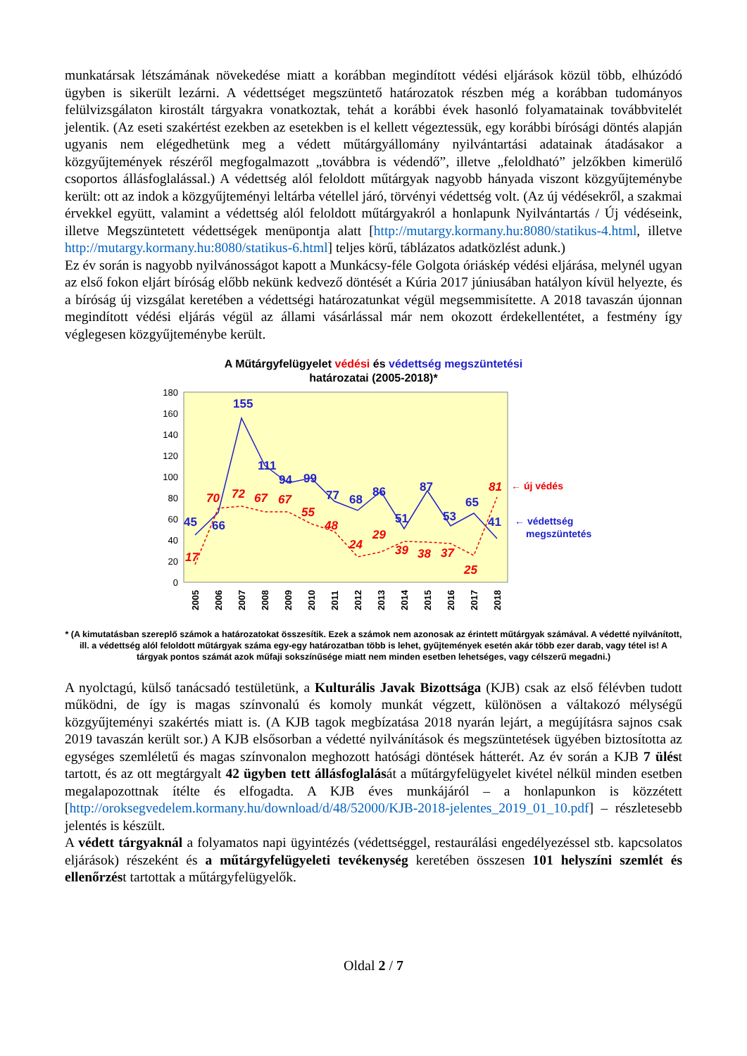munkatársak létszámának növekedése miatt a korábban megindított védési eljárások közül több, elhúzódó ügyben is sikerült lezárni. A védettséget megszüntető határozatok részben még a korábban tudományos felülvizsgálaton kirostált tárgyakra vonatkoztak, tehát a korábbi évek hasonló folyamatainak továbbvitelét jelentik. (Az eseti szakértést ezekben az esetekben is el kellett végeztessük, egy korábbi bírósági döntés alapján ugyanis nem elégedhetünk meg a védett műtárgyállomány nyilvántartási adatainak átadásakor a közgyűjtemények részéről megfogalmazott „továbbra is védendő”, illetve „feloldható” jelzőkben kimerülő csoportos állásfoglalással.) A védettség alól feloldott műtárgyak nagyobb hányada viszont közgyűjteménybe került: ott az indok a közgyűjteményi leltárba vétellel járó, törvényi védettség volt. (Az új védésekről, a szakmai érvekkel együtt, valamint a védettség alól feloldott műtárgyakról a honlapunk Nyilvántartás / Új védéseink, illetve Megszüntetett védettségek menüpontja alatt [http://mutargy.kormany.hu:8080/statikus-4.html, illetve http://mutargy.kormany.hu:8080/statikus-6.html] teljes körű, táblázatos adatközlést adunk.)
Ez év során is nagyobb nyilvánosságot kapott a Munkácsy-féle Golgota óriáskép védési eljárása, melynél ugyan az első fokon eljárt bíróság előbb nekünk kedvező döntését a Kúria 2017 júniusában hatályon kívül helyezte, és a bíróság új vizsgálat keretében a védettségi határozatunkat végül megsemmisítette. A 2018 tavaszán újonnan megindított védési eljárás végül az állami vásárlással már nem okozott érdekellentétet, a festmény így véglegesen közgyűjteménybe került.
A Műtárgyfelügyelet védési és védettség megszüntetési
határozatai (2005-2018)*
180
160
140
120
100
80
60
40
20
0
45
66
155
111
94
99
77
68
86
51
87
53
65
41
17
70
72
67
67
55
48
24
29
39
38
37
25
81
← új védés
← védettség
megszüntetés
2005
2006
2007
2008
2009
2010
2011
2012
2013
2014
2015
2016
2017
2018
* (A kimutatásban szereplő számok a határozatokat összesítik. Ezek a számok nem azonosak az érintett műtárgyak számával. A védetté nyilvánított, ill. a védettség alól feloldott műtárgyak száma egy-egy határozatban több is lehet, gyűjtemények esetén akár több ezer darab, vagy tétel is! A tárgyak pontos számát azok műfaji sokszínűsége miatt nem minden esetben lehetséges, vagy célszerű megadni.)
A nyolctagú, külső tanácsadó testületünk, a Kulturális Javak Bizottsága (KJB) csak az első félévben tudott működni, de így is magas színvonalú és komoly munkát végzett, különösen a váltakozó mélységű közgyűjteményi szakértés miatt is. (A KJB tagok megbízatása 2018 nyarán lejárt, a megújításra sajnos csak 2019 tavaszán került sor.) A KJB elsősorban a védetté nyilvánítások és megszüntetések ügyében biztosította az egységes szemléletű és magas színvonalon meghozott hatósági döntések hátterét. Az év során a KJB 7 ülést tartott, és az ott megtárgyalt 42 ügyben tett állásfoglalását a műtárgyfelügyelet kivétel nélkül minden esetben megalapozottnak ítélte és elfogadta. A KJB éves munkájáról – a honlapunkon is közzétett [http://oroksegvedelem.kormany.hu/download/d/48/52000/KJB-2018-jelentes_2019_01_10.pdf] – részletesebb jelentés is készült.
A védett tárgyaknál a folyamatos napi ügyintézés (védettséggel, restaurálási engedélyezéssel stb. kapcsolatos eljárások) részeként és a műtárgyfelügyeleti tevékenység keretében összesen 101 helyszíni szemlét és ellenőrzést tartottak a műtárgyfelügyelők.
Oldal 2 / 7